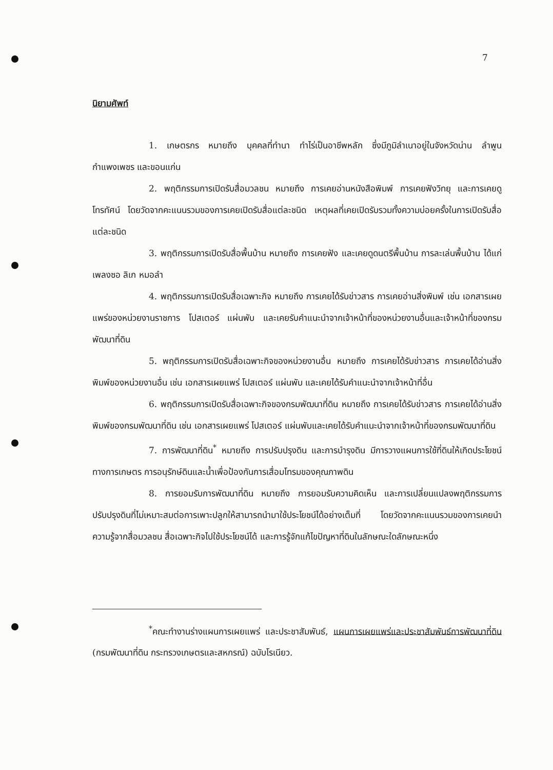7
นิยามศัพท์
1. เกษตรกร หมายถึง บุคคลที่ทำนา ทำไร่เป็นอาชีพหลัก ซึ่งมีภูมิลำเนาอยู่ในจังหวัดน่าน ลำพูน กำแพงเพชร และขอนแก่น
2. พฤติกรรมการเปิดรับสื่อมวลชน หมายถึง การเคยอ่านหนังสือพิมพ์ การเคยฟังวิทยุ และการเคยดูโทรทัศน์ โดยวัดจากคะแนนรวมของการเคยเปิดรับสื่อแต่ละชนิด เหตุผลที่เคยเปิดรับรวมทั้งความบ่อยครั้งในการเปิดรับสื่อแต่ละชนิด
3. พฤติกรรมการเปิดรับสื่อพื้นบ้าน หมายถึง การเคยฟัง และเคยดูดนตรีพื้นบ้าน การละเล่นพื้นบ้าน ได้แก่ เพลงซอ ลิเก หมอลำ
4. พฤติกรรมการเปิดรับสื่อเฉพาะกิจ หมายถึง การเคยได้รับข่าวสาร การเคยอ่านสิ่งพิมพ์ เช่น เอกสารเผยแพร่ของหน่วยงานราชการ โปสเตอร์ แผ่นพับ และเคยรับคำแนะนำจากเจ้าหน้าที่ของหน่วยงานอื่นและเจ้าหน้าที่ของกรมพัฒนาที่ดิน
5. พฤติกรรมการเปิดรับสื่อเฉพาะกิจของหน่วยงานอื่น หมายถึง การเคยได้รับข่าวสาร การเคยได้อ่านสิ่งพิมพ์ของหน่วยงานอื่น เช่น เอกสารเผยแพร่ โปสเตอร์ แผ่นพับ และเคยได้รับคำแนะนำจากเจ้าหน้าที่อื่น
6. พฤติกรรมการเปิดรับสื่อเฉพาะกิจของกรมพัฒนาที่ดิน หมายถึง การเคยได้รับข่าวสาร การเคยได้อ่านสิ่งพิมพ์ของกรมพัฒนาที่ดิน เช่น เอกสารเผยแพร่ โปสเตอร์ แผ่นพับและเคยได้รับคำแนะนำจากเจ้าหน้าที่ของกรมพัฒนาที่ดิน
7. การพัฒนาที่ดิน<sup>*</sup> หมายถึง การปรับปรุงดิน และการบำรุงดิน มีการวางแผนการใช้ที่ดินให้เกิดประโยชน์ทางการเกษตร การอนุรักษ์ดินและน้ำเพื่อป้องกันการเสื่อมโทรมของคุณภาพดิน
8. การยอมรับการพัฒนาที่ดิน หมายถึง การยอมรับความคิดเห็น และการเปลี่ยนแปลงพฤติกรรมการปรับปรุงดินที่ไม่เหมาะสมต่อการเพาะปลูกให้สามารถนำมาใช้ประโยชน์ได้อย่างเต็มที่ โดยวัดจากคะแนนรวมของการเคยนำความรู้จากสื่อมวลชน สื่อเฉพาะกิจไปใช้ประโยชน์ได้ และการรู้จักแก้ไขปัญหาที่ดินในลักษณะใดลักษณะหนึ่ง
<sup>*</sup> คณะทำงานร่างแผนการเผยแพร่ และประชาสัมพันธ์, แผนการเผยแพร่และประชาสัมพันธ์การพัฒนาที่ดิน (กรมพัฒนาที่ดิน กระทรวงเกษตรและสหกรณ์) ฉบับโรเนียว.